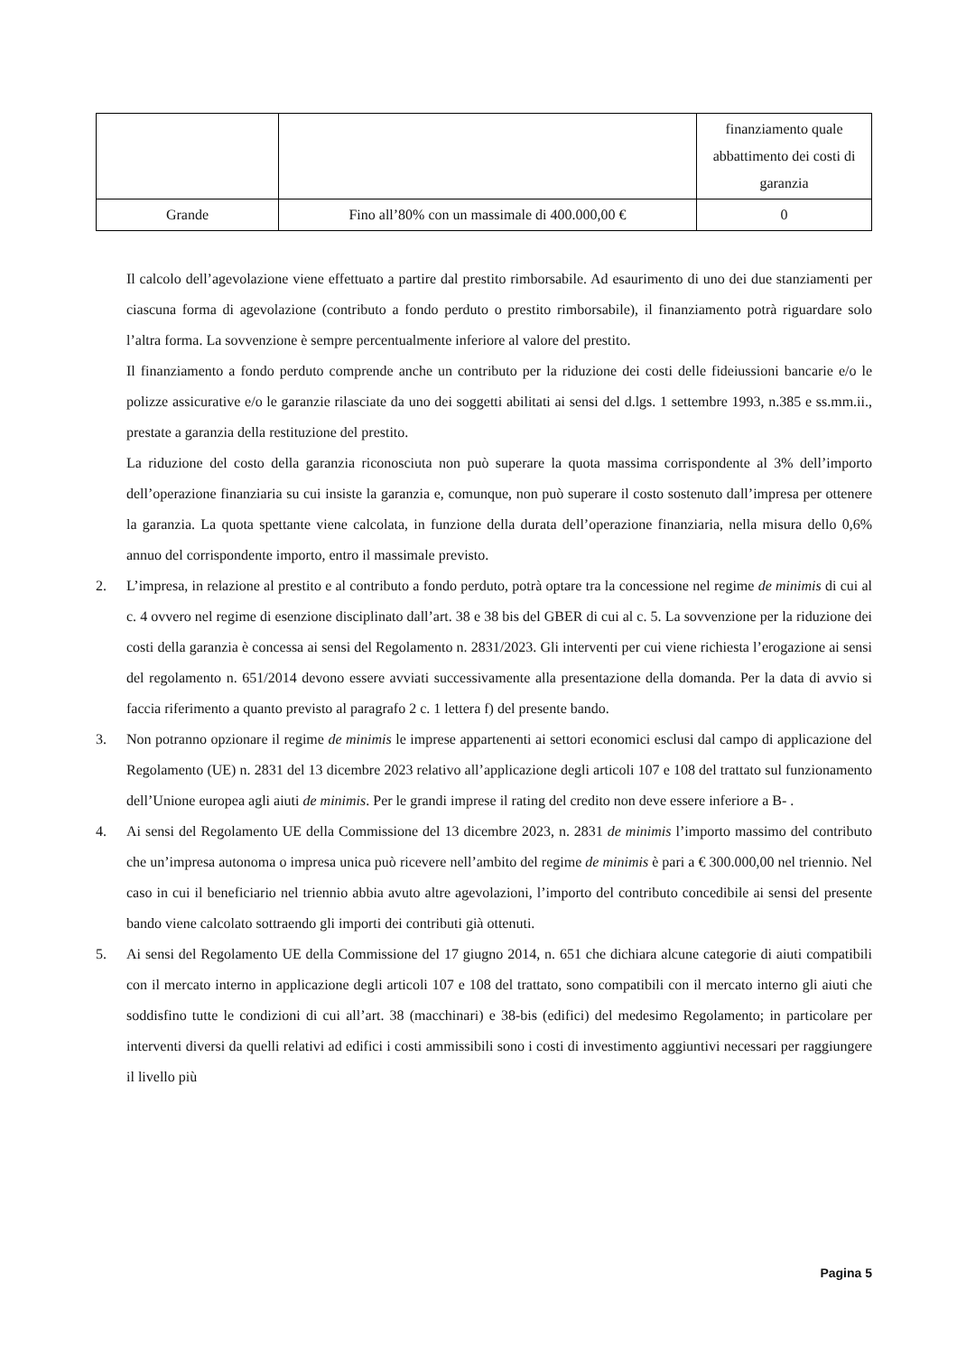| | | finanziamento quale abbattimento dei costi di garanzia |
| Grande | Fino all’80% con un massimale di 400.000,00 € | 0 |
Il calcolo dell’agevolazione viene effettuato a partire dal prestito rimborsabile. Ad esaurimento di uno dei due stanziamenti per ciascuna forma di agevolazione (contributo a fondo perduto o prestito rimborsabile), il finanziamento potrà riguardare solo l’altra forma. La sovvenzione è sempre percentualmente inferiore al valore del prestito.
Il finanziamento a fondo perduto comprende anche un contributo per la riduzione dei costi delle fideiussioni bancarie e/o le polizze assicurative e/o le garanzie rilasciate da uno dei soggetti abilitati ai sensi del d.lgs. 1 settembre 1993, n.385 e ss.mm.ii., prestate a garanzia della restituzione del prestito.
La riduzione del costo della garanzia riconosciuta non può superare la quota massima corrispondente al 3% dell’importo dell’operazione finanziaria su cui insiste la garanzia e, comunque, non può superare il costo sostenuto dall’impresa per ottenere la garanzia. La quota spettante viene calcolata, in funzione della durata dell’operazione finanziaria, nella misura dello 0,6% annuo del corrispondente importo, entro il massimale previsto.
2. L’impresa, in relazione al prestito e al contributo a fondo perduto, potrà optare tra la concessione nel regime de minimis di cui al c. 4 ovvero nel regime di esenzione disciplinato dall’art. 38 e 38 bis del GBER di cui al c. 5. La sovvenzione per la riduzione dei costi della garanzia è concessa ai sensi del Regolamento n. 2831/2023. Gli interventi per cui viene richiesta l’erogazione ai sensi del regolamento n. 651/2014 devono essere avviati successivamente alla presentazione della domanda. Per la data di avvio si faccia riferimento a quanto previsto al paragrafo 2 c. 1 lettera f) del presente bando.
3. Non potranno opzionare il regime de minimis le imprese appartenenti ai settori economici esclusi dal campo di applicazione del Regolamento (UE) n. 2831 del 13 dicembre 2023 relativo all’applicazione degli articoli 107 e 108 del trattato sul funzionamento dell’Unione europea agli aiuti de minimis. Per le grandi imprese il rating del credito non deve essere inferiore a B- .
4. Ai sensi del Regolamento UE della Commissione del 13 dicembre 2023, n. 2831 de minimis l’importo massimo del contributo che un’impresa autonoma o impresa unica può ricevere nell’ambito del regime de minimis è pari a € 300.000,00 nel triennio. Nel caso in cui il beneficiario nel triennio abbia avuto altre agevolazioni, l’importo del contributo concedibile ai sensi del presente bando viene calcolato sottraendo gli importi dei contributi già ottenuti.
5. Ai sensi del Regolamento UE della Commissione del 17 giugno 2014, n. 651 che dichiara alcune categorie di aiuti compatibili con il mercato interno in applicazione degli articoli 107 e 108 del trattato, sono compatibili con il mercato interno gli aiuti che soddisfino tutte le condizioni di cui all’art. 38 (macchinari) e 38-bis (edifici) del medesimo Regolamento; in particolare per interventi diversi da quelli relativi ad edifici i costi ammissibili sono i costi di investimento aggiuntivi necessari per raggiungere il livello più
Pagina 5